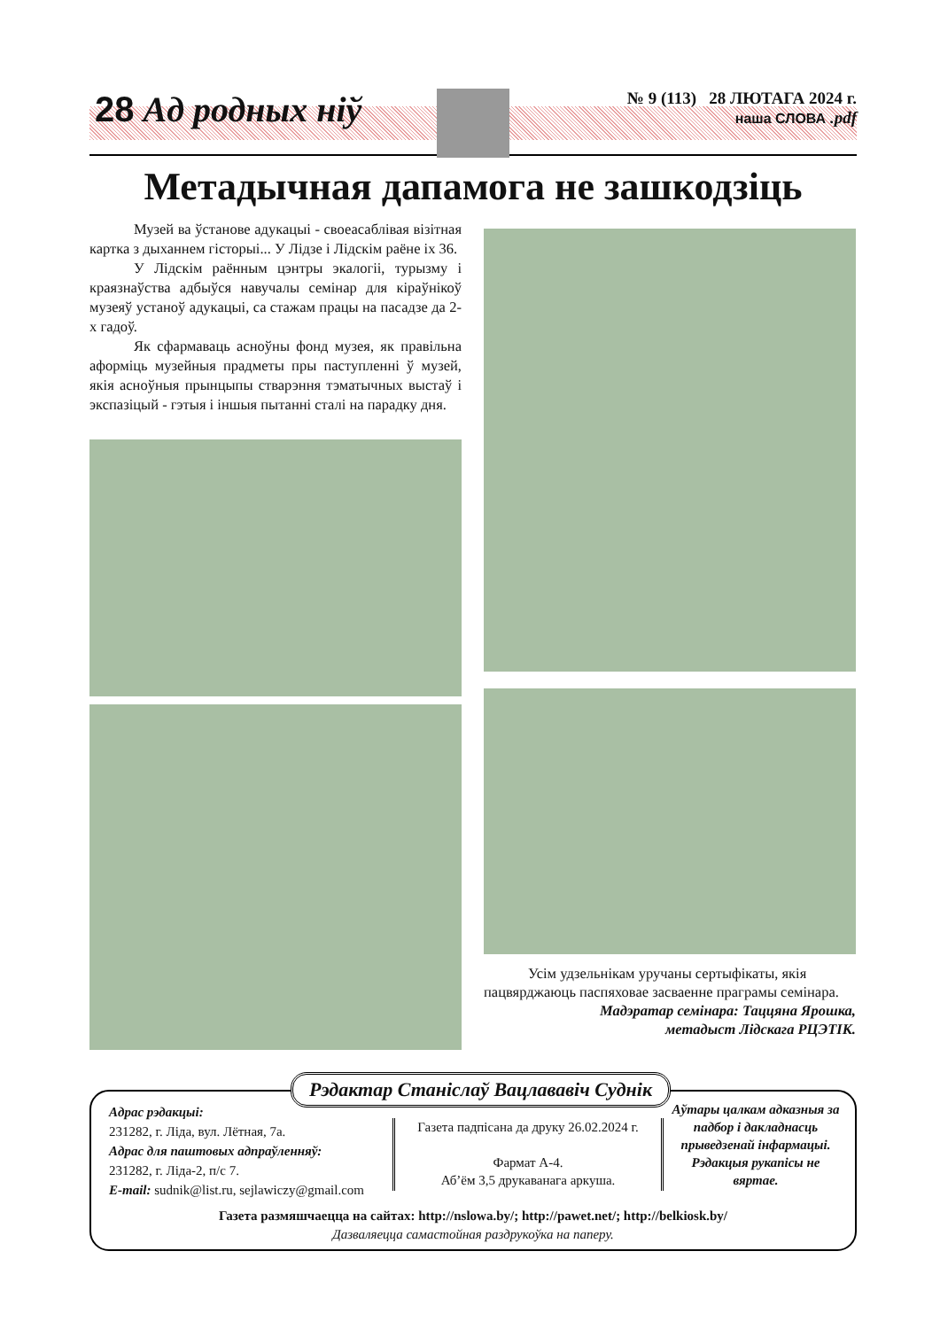28 Ад родных ніў
№ 9 (113) 28 ЛЮТАГА 2024 г.
наша СЛОВА .pdf
Метадычная дапамога не зашкодзіць
Музей ва ўстанове адукацыі - своеасаблівая візітная картка з дыханнем гісторыі... У Лідзе і Лідскім раёне іх 36.
У Лідскім раённым цэнтры экалогіі, турызму і краязнаўства адбыўся навучалы семінар для кіраўнікоў музеяў устаноў адукацыі, са стажам працы на пасадзе да 2-х гадоў.
Як сфармаваць асноўны фонд музея, як правільна аформіць музейныя прадметы пры паступленні ў музей, якія асноўныя прынцыпы стварэння тэматычных выстаў і экспазіцый - гэтыя і іншыя пытанні сталі на парадку дня.
Усім удзельнікам уручаны сертыфікаты, якія пацвярджаюць паспяховае засваенне праграмы семінара.
Мадэратар семінара: Таццяна Ярошка,
метадыст Лідскага РЦЭТІК.
Рэдактар Станіслаў Вацлававіч Суднік
Адрас рэдакцыі:
231282, г. Ліда, вул. Лётная, 7а.
Адрас для паштовых адпраўленняў:
231282, г. Ліда-2, п/с 7.
E-mail: sudnik@list.ru, sejlawiczy@gmail.com
Газета падпісана да друку 26.02.2024 г.
Фармат А-4.
Аб’ём 3,5 друкаванага аркуша.
Аўтары цалкам адказныя за падбор і дакладнасць прыведзенай інфармацыі. Рэдакцыя рукапісы не вяртае.
Газета размяшчаецца на сайтах: http://nslowa.by/; http://pawet.net/; http://belkiosk.by/
Дазваляецца самастойная раздрукоўка на паперу.